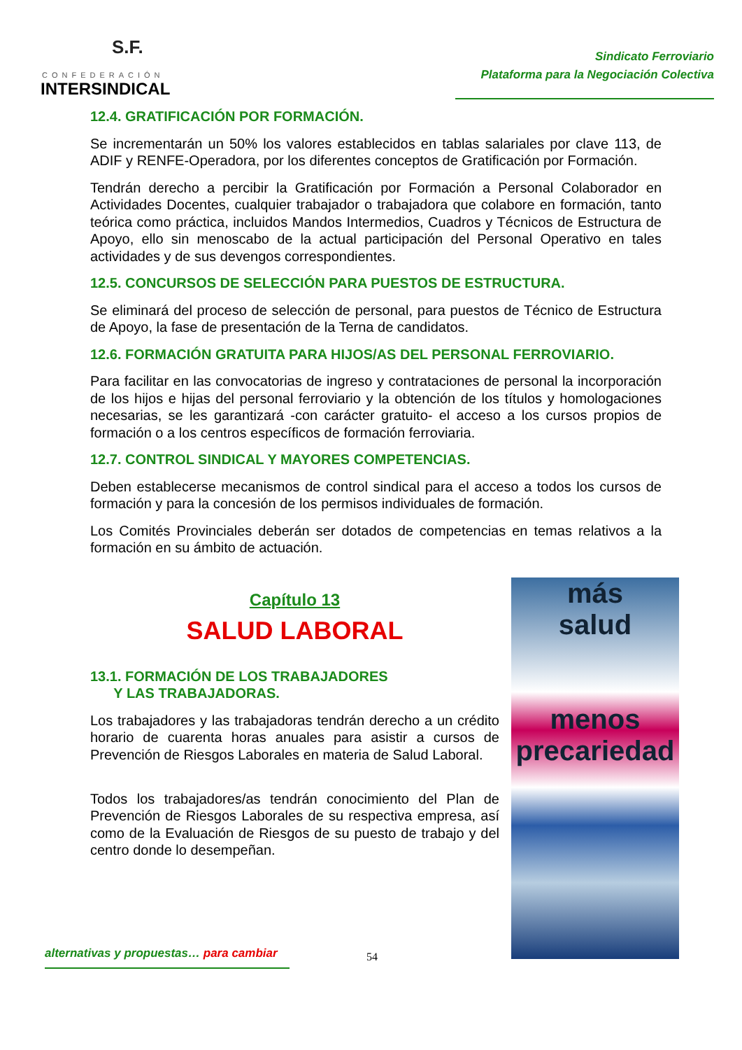S.F.
CONFEDERACIÓN
INTERSINDICAL
Sindicato Ferroviario
Plataforma para la Negociación Colectiva
12.4. GRATIFICACIÓN POR FORMACIÓN.
Se incrementarán un 50% los valores establecidos en tablas salariales por clave 113, de ADIF y RENFE-Operadora, por los diferentes conceptos de Gratificación por Formación.
Tendrán derecho a percibir la Gratificación por Formación a Personal Colaborador en Actividades Docentes, cualquier trabajador o trabajadora que colabore en formación, tanto teórica como práctica, incluidos Mandos Intermedios, Cuadros y Técnicos de Estructura de Apoyo, ello sin menoscabo de la actual participación del Personal Operativo en tales actividades y de sus devengos correspondientes.
12.5. CONCURSOS DE SELECCIÓN PARA PUESTOS DE ESTRUCTURA.
Se eliminará del proceso de selección de personal, para puestos de Técnico de Estructura de Apoyo, la fase de presentación de la Terna de candidatos.
12.6. FORMACIÓN GRATUITA PARA HIJOS/AS DEL PERSONAL FERROVIARIO.
Para facilitar en las convocatorias de ingreso y contrataciones de personal la incorporación de los hijos e hijas del personal ferroviario y la obtención de los títulos y homologaciones necesarias, se les garantizará -con carácter gratuito- el acceso a los cursos propios de formación o a los centros específicos de formación ferroviaria.
12.7. CONTROL SINDICAL Y MAYORES COMPETENCIAS.
Deben establecerse mecanismos de control sindical para el acceso a todos los cursos de formación y para la concesión de los permisos individuales de formación.
Los Comités Provinciales deberán ser dotados de competencias en temas relativos a la formación en su ámbito de actuación.
Capítulo 13
SALUD LABORAL
13.1. FORMACIÓN DE LOS TRABAJADORES
Y LAS TRABAJADORAS.
Los trabajadores y las trabajadoras tendrán derecho a un crédito horario de cuarenta horas anuales para asistir a cursos de Prevención de Riesgos Laborales en materia de Salud Laboral.
Todos los trabajadores/as tendrán conocimiento del Plan de Prevención de Riesgos Laborales de su respectiva empresa, así como de la Evaluación de Riesgos de su puesto de trabajo y del centro donde lo desempeñan.
más
salud
menos
precariedad
alternativas y propuestas… para cambiar
54